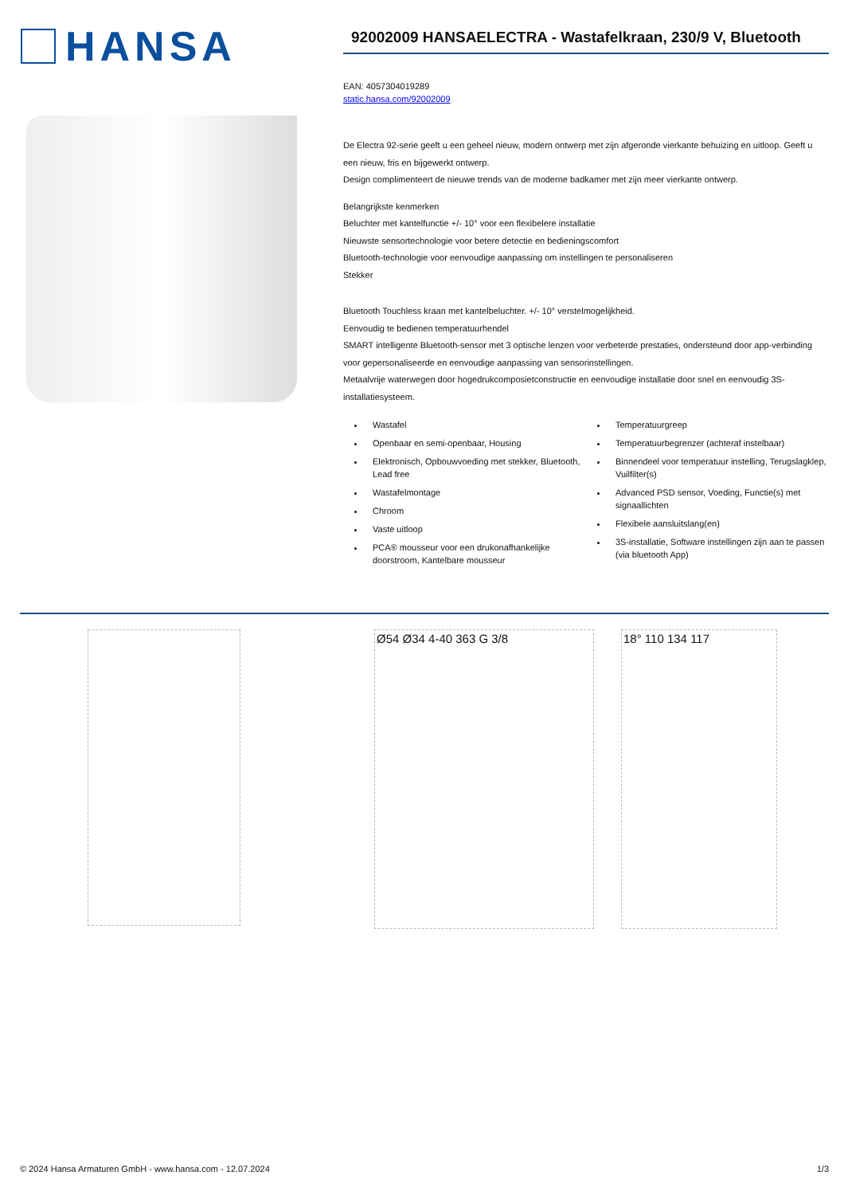HANSA
92002009 HANSAELECTRA - Wastafelkraan, 230/9 V, Bluetooth
EAN: 4057304019289
static.hansa.com/92002009
De Electra 92-serie geeft u een geheel nieuw, modern ontwerp met zijn afgeronde vierkante behuizing en uitloop. Geeft u een nieuw, fris en bijgewerkt ontwerp.
Design complimenteert de nieuwe trends van de moderne badkamer met zijn meer vierkante ontwerp.
Belangrijkste kenmerken
Beluchter met kantelfunctie +/- 10° voor een flexibelere installatie
Nieuwste sensortechnologie voor betere detectie en bedieningscomfort
Bluetooth-technologie voor eenvoudige aanpassing om instellingen te personaliseren
Stekker
Bluetooth Touchless kraan met kantelbeluchter. +/- 10° verstelmogelijkheid.
Eenvoudig te bedienen temperatuurhendel
SMART intelligente Bluetooth-sensor met 3 optische lenzen voor verbeterde prestaties, ondersteund door app-verbinding voor gepersonaliseerde en eenvoudige aanpassing van sensorinstellingen.
Metaalvrije waterwegen door hogedrukcomposietconstructie en eenvoudige installatie door snel en eenvoudig 3S-installatiesysteem.
Wastafel
Openbaar en semi-openbaar, Housing
Elektronisch, Opbouwvoeding met stekker, Bluetooth, Lead free
Wastafelmontage
Chroom
Vaste uitloop
PCA® mousseur voor een drukonafhankelijke doorstroom, Kantelbare mousseur
Temperatuurgreep
Temperatuurbegrenzer (achteraf instelbaar)
Binnendeel voor temperatuur instelling, Terugslagklep, Vuilfilter(s)
Advanced PSD sensor, Voeding, Functie(s) met signaallichten
Flexibele aansluitslang(en)
3S-installatie, Software instellingen zijn aan te passen (via bluetooth App)
Ø54 Ø34 4-40 363 G 3/8 18° 110 134 117
© 2024 Hansa Armaturen GmbH - www.hansa.com - 12.07.2024 1/3